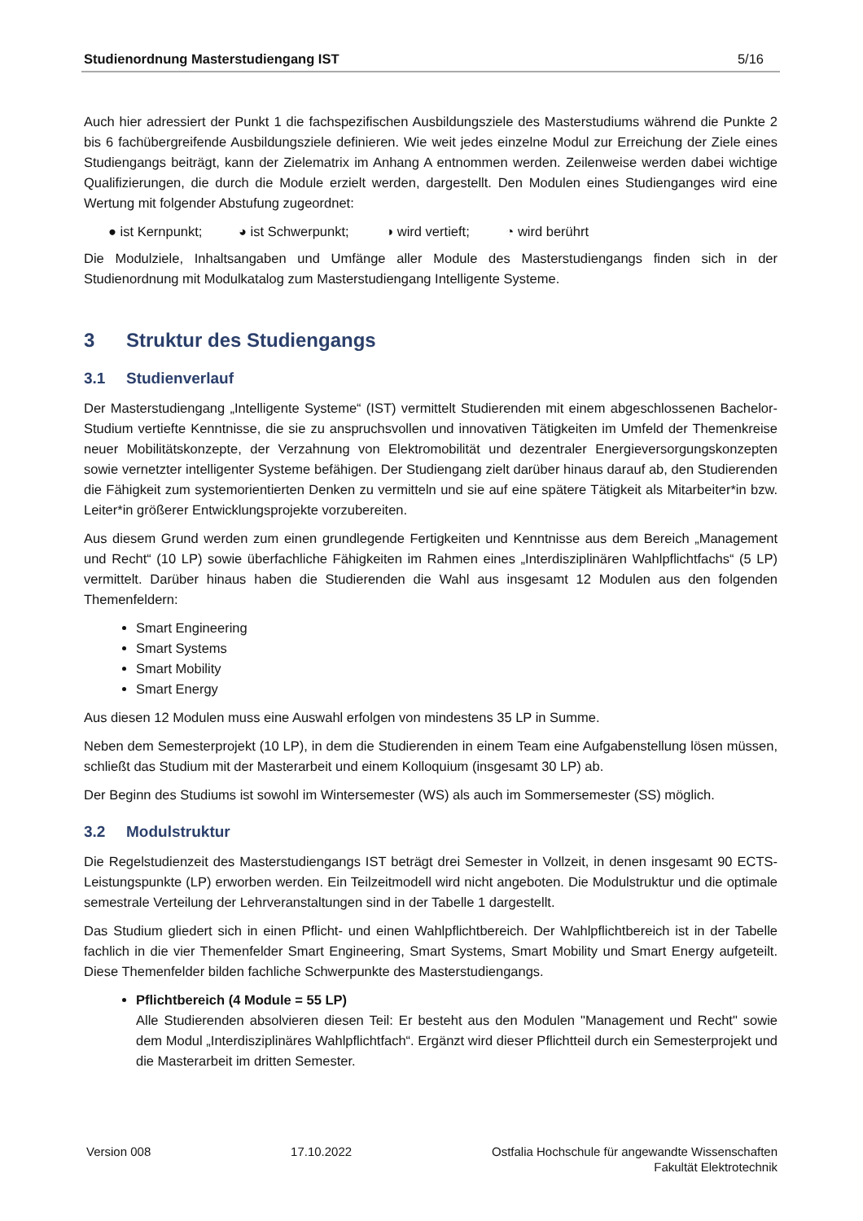Studienordnung Masterstudiengang IST 5/16
Auch hier adressiert der Punkt 1 die fachspezifischen Ausbildungsziele des Masterstudiums während die Punkte 2 bis 6 fachübergreifende Ausbildungsziele definieren. Wie weit jedes einzelne Modul zur Erreichung der Ziele eines Studiengangs beiträgt, kann der Zielematrix im Anhang A entnommen werden. Zeilenweise werden dabei wichtige Qualifizierungen, die durch die Module erzielt werden, dargestellt. Den Modulen eines Studienganges wird eine Wertung mit folgender Abstufung zugeordnet:
● ist Kernpunkt; ◕ ist Schwerpunkt; ◑ wird vertieft; ◔ wird berührt
Die Modulziele, Inhaltsangaben und Umfänge aller Module des Masterstudiengangs finden sich in der Studienordnung mit Modulkatalog zum Masterstudiengang Intelligente Systeme.
3 Struktur des Studiengangs
3.1 Studienverlauf
Der Masterstudiengang „Intelligente Systeme“ (IST) vermittelt Studierenden mit einem abgeschlossenen Bachelor-Studium vertiefte Kenntnisse, die sie zu anspruchsvollen und innovativen Tätigkeiten im Umfeld der Themenkreise neuer Mobilitätskonzepte, der Verzahnung von Elektromobilität und dezentraler Energieversorgungskonzepten sowie vernetzter intelligenter Systeme befähigen. Der Studiengang zielt darüber hinaus darauf ab, den Studierenden die Fähigkeit zum systemorientierten Denken zu vermitteln und sie auf eine spätere Tätigkeit als Mitarbeiter*in bzw. Leiter*in größerer Entwicklungsprojekte vorzubereiten.
Aus diesem Grund werden zum einen grundlegende Fertigkeiten und Kenntnisse aus dem Bereich „Management und Recht“ (10 LP) sowie überfachliche Fähigkeiten im Rahmen eines „Interdisziplinären Wahlpflichtfachs“ (5 LP) vermittelt. Darüber hinaus haben die Studierenden die Wahl aus insgesamt 12 Modulen aus den folgenden Themenfeldern:
Smart Engineering
Smart Systems
Smart Mobility
Smart Energy
Aus diesen 12 Modulen muss eine Auswahl erfolgen von mindestens 35 LP in Summe.
Neben dem Semesterprojekt (10 LP), in dem die Studierenden in einem Team eine Aufgabenstellung lösen müssen, schließt das Studium mit der Masterarbeit und einem Kolloquium (insgesamt 30 LP) ab.
Der Beginn des Studiums ist sowohl im Wintersemester (WS) als auch im Sommersemester (SS) möglich.
3.2 Modulstruktur
Die Regelstudienzeit des Masterstudiengangs IST beträgt drei Semester in Vollzeit, in denen insgesamt 90 ECTS-Leistungspunkte (LP) erworben werden. Ein Teilzeitmodell wird nicht angeboten. Die Modulstruktur und die optimale semestrale Verteilung der Lehrveranstaltungen sind in der Tabelle 1 dargestellt.
Das Studium gliedert sich in einen Pflicht- und einen Wahlpflichtbereich. Der Wahlpflichtbereich ist in der Tabelle fachlich in die vier Themenfelder Smart Engineering, Smart Systems, Smart Mobility und Smart Energy aufgeteilt. Diese Themenfelder bilden fachliche Schwerpunkte des Masterstudiengangs.
Pflichtbereich (4 Module = 55 LP)
Alle Studierenden absolvieren diesen Teil: Er besteht aus den Modulen "Management und Recht" sowie dem Modul „Interdisziplinäres Wahlpflichtfach“. Ergänzt wird dieser Pflichtteil durch ein Semesterprojekt und die Masterarbeit im dritten Semester.
Version 008 17.10.2022 Ostfalia Hochschule für angewandte Wissenschaften
Fakultät Elektrotechnik